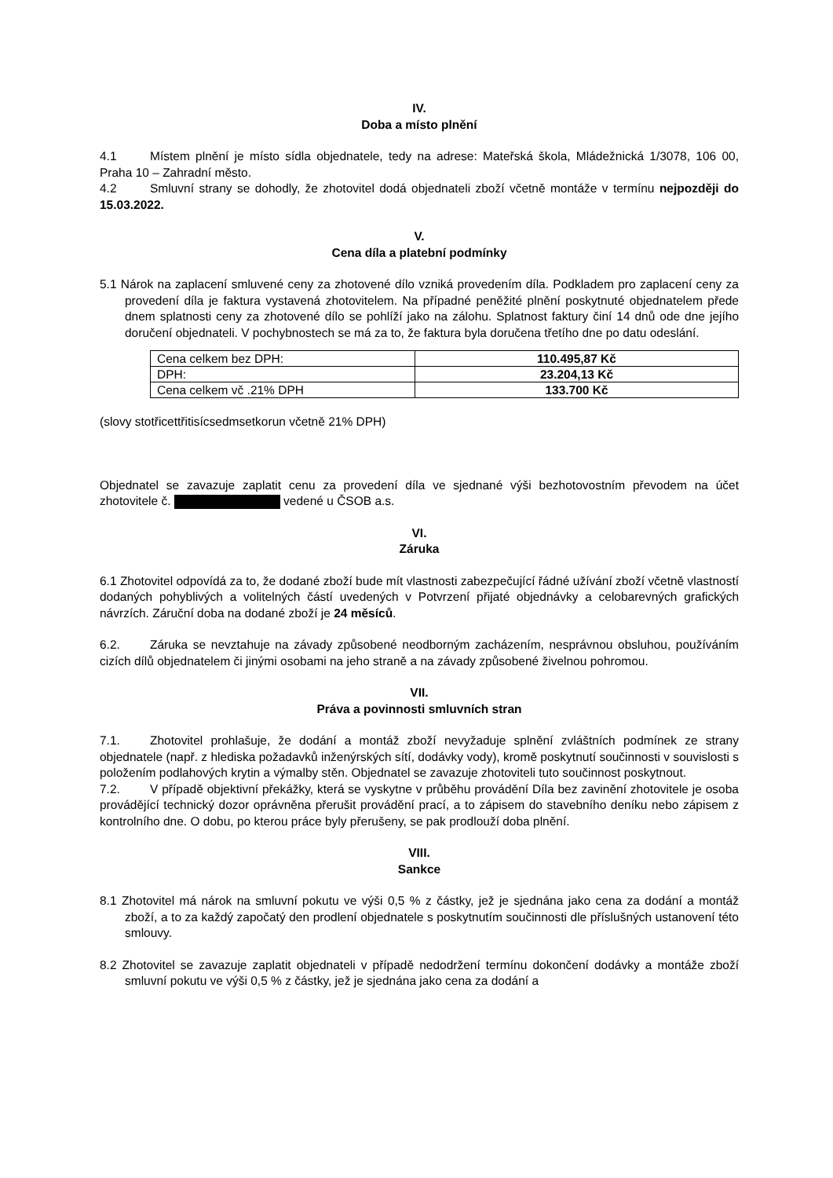IV.
Doba a místo plnění
4.1 Místem plnění je místo sídla objednatele, tedy na adrese: Mateřská škola, Mládežnická 1/3078, 106 00, Praha 10 – Zahradní město.
4.2 Smluvní strany se dohodly, že zhotovitel dodá objednateli zboží včetně montáže v termínu nejpozději do 15.03.2022.
V.
Cena díla a platební podmínky
5.1 Nárok na zaplacení smluvené ceny za zhotovené dílo vzniká provedením díla. Podkladem pro zaplacení ceny za provedení díla je faktura vystavená zhotovitelem. Na případné peněžité plnění poskytnuté objednatelem přede dnem splatnosti ceny za zhotovené dílo se pohlíží jako na zálohu. Splatnost faktury činí 14 dnů ode dne jejího doručení objednateli. V pochybnostech se má za to, že faktura byla doručena třetího dne po datu odeslání.
| Cena celkem bez DPH: | 110.495,87 Kč |
| DPH: | 23.204,13 Kč |
| Cena celkem vč .21% DPH | 133.700 Kč |
(slovy stotřicettřitisícsedmsetkorun včetně 21% DPH)
Objednatel se zavazuje zaplatit cenu za provedení díla ve sjednané výši bezhotovostním převodem na účet zhotovitele č. vedené u ČSOB a.s.
VI.
Záruka
6.1 Zhotovitel odpovídá za to, že dodané zboží bude mít vlastnosti zabezpečující řádné užívání zboží včetně vlastností dodaných pohyblivých a volitelných částí uvedených v Potvrzení přijaté objednávky a celobarevných grafických návrzích. Záruční doba na dodané zboží je 24 měsíců.
6.2. Záruka se nevztahuje na závady způsobené neodborným zacházením, nesprávnou obsluhou, používáním cizích dílů objednatelem či jinými osobami na jeho straně a na závady způsobené živelnou pohromou.
VII.
Práva a povinnosti smluvních stran
7.1. Zhotovitel prohlašuje, že dodání a montáž zboží nevyžaduje splnění zvláštních podmínek ze strany objednatele (např. z hlediska požadavků inženýrských sítí, dodávky vody), kromě poskytnutí součinnosti v souvislosti s položením podlahových krytin a výmalby stěn. Objednatel se zavazuje zhotoviteli tuto součinnost poskytnout.
7.2. V případě objektivní překážky, která se vyskytne v průběhu provádění Díla bez zavinění zhotovitele je osoba provádějící technický dozor oprávněna přerušit provádění prací, a to zápisem do stavebního deníku nebo zápisem z kontrolního dne. O dobu, po kterou práce byly přerušeny, se pak prodlouží doba plnění.
VIII.
Sankce
8.1 Zhotovitel má nárok na smluvní pokutu ve výši 0,5 % z částky, jež je sjednána jako cena za dodání a montáž zboží, a to za každý započatý den prodlení objednatele s poskytnutím součinnosti dle příslušných ustanovení této smlouvy.
8.2 Zhotovitel se zavazuje zaplatit objednateli v případě nedodržení termínu dokončení dodávky a montáže zboží smluvní pokutu ve výši 0,5 % z částky, jež je sjednána jako cena za dodání a